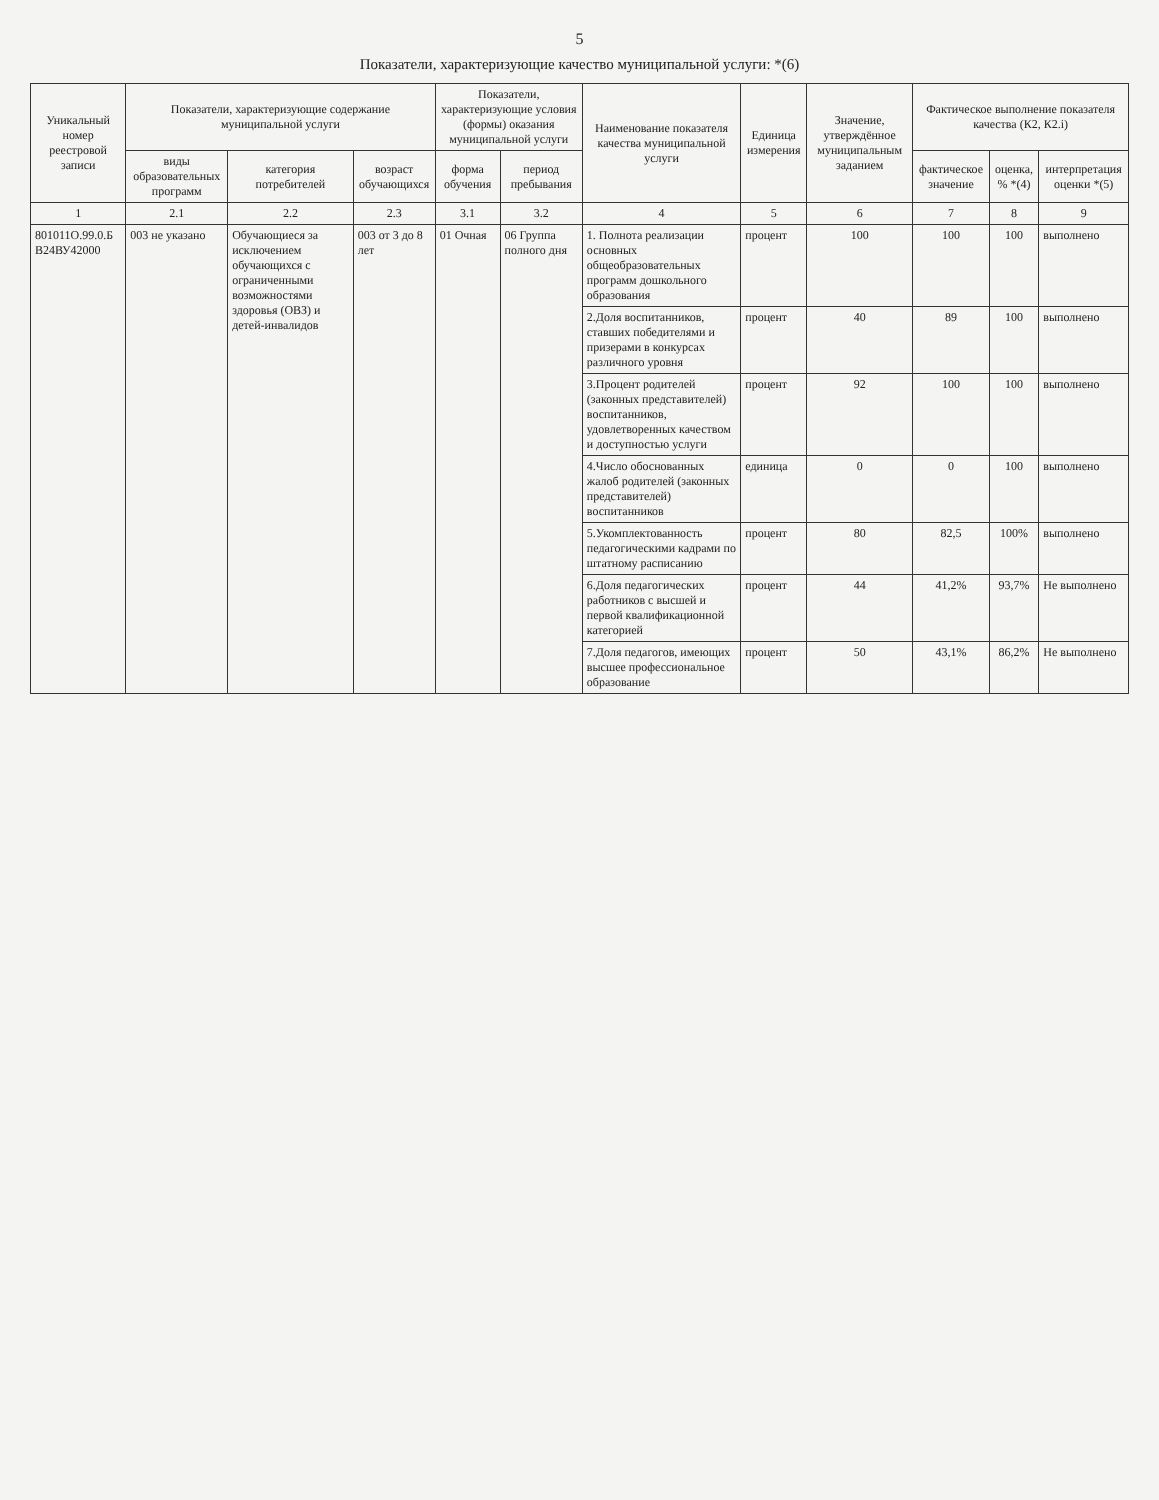5
Показатели, характеризующие качество муниципальной услуги: *(6)
| Уникальный номер реестровой записи | Показатели, характеризующие содержание муниципальной услуги | | | Показатели, характеризующие условия (формы) оказания муниципальной услуги | | Наименование показателя качества муниципальной услуги | Единица измерения | Значение, утверждённое муниципальным заданием | Фактическое выполнение показателя качества (К2, К2.i) | | |
| --- | --- | --- | --- | --- | --- | --- | --- | --- | --- | --- | --- |
| | виды образовательных программ | категория потребителей | возраст обучающихся | форма обучения | период пребывания | | | | фактическое значение | оценка, % *(4) | интерпретация оценки *(5) |
| 1 | 2.1 | 2.2 | 2.3 | 3.1 | 3.2 | 4 | 5 | 6 | 7 | 8 | 9 |
| 801011О.99.0.Б В24ВУ42000 | 003 не указано | Обучающиеся за исключением обучающихся с ограниченными возможностями здоровья (ОВЗ) и детей-инвалидов | 003 от 3 до 8 лет | 01 Очная | 06 Группа полного дня | 1. Полнота реализации основных общеобразовательных программ дошкольного образования | процент | 100 | 100 | 100 | выполнено |
| | | | | | | 2.Доля воспитанников, ставших победителями и призерами в конкурсах различного уровня | процент | 40 | 89 | 100 | выполнено |
| | | | | | | 3.Процент родителей (законных представителей) воспитанников, удовлетворенных качеством и доступностью услуги | процент | 92 | 100 | 100 | выполнено |
| | | | | | | 4.Число обоснованных жалоб родителей (законных представителей) воспитанников | единица | 0 | 0 | 100 | выполнено |
| | | | | | | 5.Укомплектованность педагогическими кадрами по штатному расписанию | процент | 80 | 82,5 | 100% | выполнено |
| | | | | | | 6.Доля педагогических работников с высшей и первой квалификационной категорией | процент | 44 | 41,2% | 93,7% | Не выполнено |
| | | | | | | 7.Доля педагогов, имеющих высшее профессиональное образование | процент | 50 | 43,1% | 86,2% | Не выполнено |